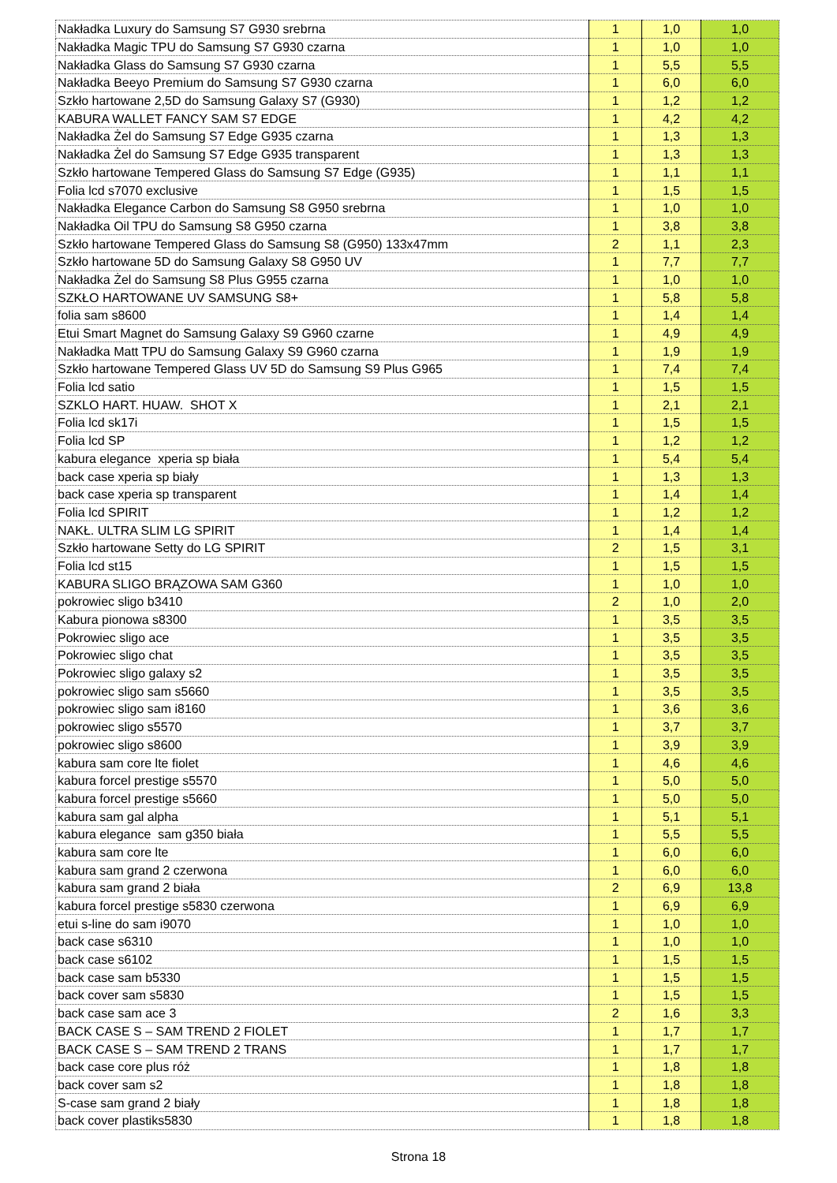| Nakładka Luxury do Samsung S7 G930 srebrna | 1 | 1,0 | 1,0 |
| Nakładka Magic TPU do Samsung S7 G930 czarna | 1 | 1,0 | 1,0 |
| Nakładka Glass do Samsung S7 G930 czarna | 1 | 5,5 | 5,5 |
| Nakładka Beeyo Premium do Samsung S7 G930 czarna | 1 | 6,0 | 6,0 |
| Szkło hartowane 2,5D do Samsung Galaxy S7 (G930) | 1 | 1,2 | 1,2 |
| KABURA WALLET FANCY SAM S7 EDGE | 1 | 4,2 | 4,2 |
| Nakładka Żel do Samsung S7 Edge G935 czarna | 1 | 1,3 | 1,3 |
| Nakładka Żel do Samsung S7 Edge G935 transparent | 1 | 1,3 | 1,3 |
| Szkło hartowane Tempered Glass do Samsung S7 Edge (G935) | 1 | 1,1 | 1,1 |
| Folia lcd s7070 exclusive | 1 | 1,5 | 1,5 |
| Nakładka Elegance Carbon do Samsung S8 G950 srebrna | 1 | 1,0 | 1,0 |
| Nakładka Oil TPU do Samsung S8 G950 czarna | 1 | 3,8 | 3,8 |
| Szkło hartowane Tempered Glass do Samsung S8 (G950) 133x47mm | 2 | 1,1 | 2,3 |
| Szkło hartowane 5D do Samsung Galaxy S8 G950 UV | 1 | 7,7 | 7,7 |
| Nakładka Żel do Samsung S8 Plus G955 czarna | 1 | 1,0 | 1,0 |
| SZKŁO HARTOWANE UV SAMSUNG S8+ | 1 | 5,8 | 5,8 |
| folia sam s8600 | 1 | 1,4 | 1,4 |
| Etui Smart Magnet do Samsung Galaxy S9 G960 czarne | 1 | 4,9 | 4,9 |
| Nakładka Matt TPU do Samsung Galaxy S9 G960 czarna | 1 | 1,9 | 1,9 |
| Szkło hartowane Tempered Glass UV 5D do Samsung S9 Plus G965 | 1 | 7,4 | 7,4 |
| Folia lcd satio | 1 | 1,5 | 1,5 |
| SZKLO HART. HUAW. SHOT X | 1 | 2,1 | 2,1 |
| Folia lcd sk17i | 1 | 1,5 | 1,5 |
| Folia lcd SP | 1 | 1,2 | 1,2 |
| kabura elegance xperia sp biała | 1 | 5,4 | 5,4 |
| back case xperia sp biały | 1 | 1,3 | 1,3 |
| back case xperia sp transparent | 1 | 1,4 | 1,4 |
| Folia lcd SPIRIT | 1 | 1,2 | 1,2 |
| NAKŁ. ULTRA SLIM LG SPIRIT | 1 | 1,4 | 1,4 |
| Szkło hartowane Setty do LG SPIRIT | 2 | 1,5 | 3,1 |
| Folia lcd st15 | 1 | 1,5 | 1,5 |
| KABURA SLIGO BRĄZOWA SAM G360 | 1 | 1,0 | 1,0 |
| pokrowiec sligo b3410 | 2 | 1,0 | 2,0 |
| Kabura pionowa s8300 | 1 | 3,5 | 3,5 |
| Pokrowiec sligo ace | 1 | 3,5 | 3,5 |
| Pokrowiec sligo chat | 1 | 3,5 | 3,5 |
| Pokrowiec sligo galaxy s2 | 1 | 3,5 | 3,5 |
| pokrowiec sligo sam s5660 | 1 | 3,5 | 3,5 |
| pokrowiec sligo sam i8160 | 1 | 3,6 | 3,6 |
| pokrowiec sligo s5570 | 1 | 3,7 | 3,7 |
| pokrowiec sligo s8600 | 1 | 3,9 | 3,9 |
| kabura sam core lte fiolet | 1 | 4,6 | 4,6 |
| kabura forcel prestige s5570 | 1 | 5,0 | 5,0 |
| kabura forcel prestige s5660 | 1 | 5,0 | 5,0 |
| kabura sam gal alpha | 1 | 5,1 | 5,1 |
| kabura elegance sam g350 biała | 1 | 5,5 | 5,5 |
| kabura sam core lte | 1 | 6,0 | 6,0 |
| kabura sam grand 2 czerwona | 1 | 6,0 | 6,0 |
| kabura sam grand 2 biała | 2 | 6,9 | 13,8 |
| kabura forcel prestige s5830 czerwona | 1 | 6,9 | 6,9 |
| etui s-line do sam i9070 | 1 | 1,0 | 1,0 |
| back case s6310 | 1 | 1,0 | 1,0 |
| back case s6102 | 1 | 1,5 | 1,5 |
| back case sam b5330 | 1 | 1,5 | 1,5 |
| back cover sam s5830 | 1 | 1,5 | 1,5 |
| back case sam ace 3 | 2 | 1,6 | 3,3 |
| BACK CASE S – SAM TREND 2 FIOLET | 1 | 1,7 | 1,7 |
| BACK CASE S – SAM TREND 2 TRANS | 1 | 1,7 | 1,7 |
| back case core plus róż | 1 | 1,8 | 1,8 |
| back cover sam s2 | 1 | 1,8 | 1,8 |
| S-case sam grand 2 biały | 1 | 1,8 | 1,8 |
| back cover plastiks5830 | 1 | 1,8 | 1,8 |
Strona 18